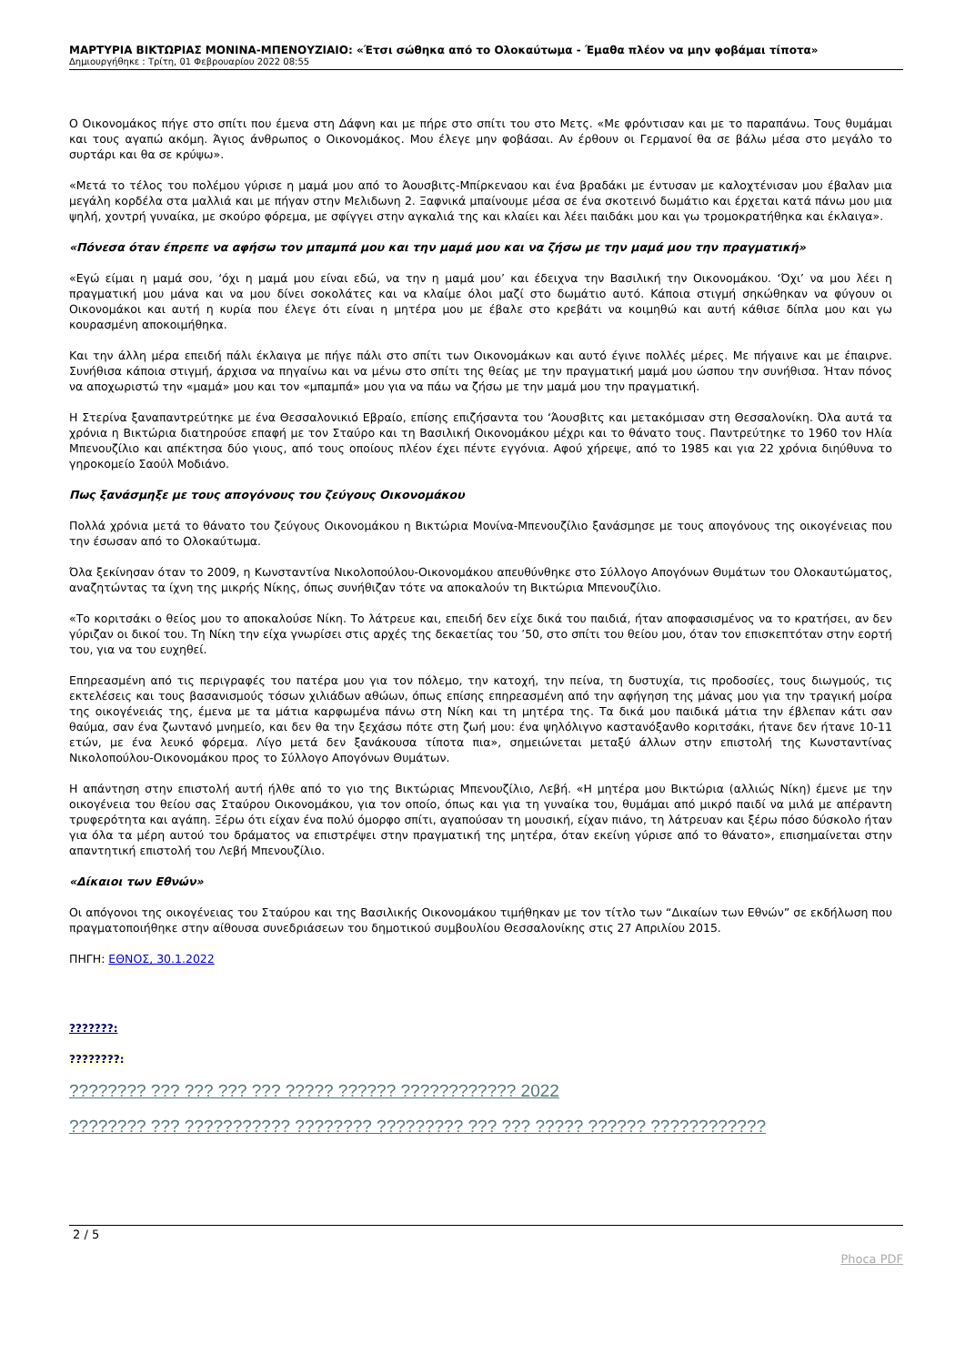ΜΑΡΤΥΡΙΑ ΒΙΚΤΩΡΙΑΣ ΜΟΝΙΝΑ-ΜΠΕΝΟΥΖΙΑΙΟ: «Έτσι σώθηκα από το Ολοκαύτωμα - Έμαθα πλέον να μην φοβάμαι τίποτα»
Δημιουργήθηκε : Τρίτη, 01 Φεβρουαρίου 2022 08:55
Ο Οικονομάκος πήγε στο σπίτι που έμενα στη Δάφνη και με πήρε στο σπίτι του στο Μετς. «Με φρόντισαν και με το παραπάνω. Τους θυμάμαι και τους αγαπώ ακόμη. Άγιος άνθρωπος ο Οικονομάκος. Μου έλεγε μην φοβάσαι. Αν έρθουν οι Γερμανοί θα σε βάλω μέσα στο μεγάλο το συρτάρι και θα σε κρύψω».
«Μετά το τέλος του πολέμου γύρισε η μαμά μου από το Άουσβιτς-Μπίρκεναου και ένα βραδάκι με έντυσαν με καλοχτένισαν μου έβαλαν μια μεγάλη κορδέλα στα μαλλιά και με πήγαν στην Μελιδωνη 2. Ξαφνικά μπαίνουμε μέσα σε ένα σκοτεινό δωμάτιο και έρχεται κατά πάνω μου μια ψηλή, χοντρή γυναίκα, με σκούρο φόρεμα, με σφίγγει στην αγκαλιά της και κλαίει και λέει παιδάκι μου και γω τρομοκρατήθηκα και έκλαιγα».
«Πόνεσα όταν έπρεπε να αφήσω τον μπαμπά μου και την μαμά μου και να ζήσω με την μαμά μου την πραγματική»
«Εγώ είμαι η μαμά σου, ‘όχι η μαμά μου είναι εδώ, να την η μαμά μου’ και έδειχνα την Βασιλική την Οικονομάκου. ‘Όχι’ να μου λέει η πραγματική μου μάνα και να μου δίνει σοκολάτες και να κλαίμε όλοι μαζί στο δωμάτιο αυτό. Κάποια στιγμή σηκώθηκαν να φύγουν οι Οικονομάκοι και αυτή η κυρία που έλεγε ότι είναι η μητέρα μου με έβαλε στο κρεβάτι να κοιμηθώ και αυτή κάθισε δίπλα μου και γω κουρασμένη αποκοιμήθηκα.
Και την άλλη μέρα επειδή πάλι έκλαιγα με πήγε πάλι στο σπίτι των Οικονομάκων και αυτό έγινε πολλές μέρες. Με πήγαινε και με έπαιρνε. Συνήθισα κάποια στιγμή, άρχισα να πηγαίνω και να μένω στο σπίτι της θείας με την πραγματική μαμά μου ώσπου την συνήθισα. Ήταν πόνος να αποχωριστώ την «μαμά» μου και τον «μπαμπά» μου για να πάω να ζήσω με την μαμά μου την πραγματική.
Η Στερίνα ξαναπαντρεύτηκε με ένα Θεσσαλονικιό Εβραίο, επίσης επιζήσαντα του ‘Άουσβιτς και μετακόμισαν στη Θεσσαλονίκη. Όλα αυτά τα χρόνια η Βικτώρια διατηρούσε επαφή με τον Σταύρο και τη Βασιλική Οικονομάκου μέχρι και το θάνατο τους. Παντρεύτηκε το 1960 τον Ηλία Μπενουζίλιο και απέκτησα δύο γιους, από τους οποίους πλέον έχει πέντε εγγόνια. Αφού χήρεψε, από το 1985 και για 22 χρόνια διηύθυνα το γηροκομείο Σαούλ Μοδιάνο.
Πως ξανάσμηξε με τους απογόνους του ζεύγους Οικονομάκου
Πολλά χρόνια μετά το θάνατο του ζεύγους Οικονομάκου η Βικτώρια Μονίνα-Μπενουζίλιο ξανάσμησε με τους απογόνους της οικογένειας που την έσωσαν από το Ολοκαύτωμα.
Όλα ξεκίνησαν όταν το 2009, η Κωνσταντίνα Νικολοπούλου-Οικονομάκου απευθύνθηκε στο Σύλλογο Απογόνων Θυμάτων του Ολοκαυτώματος, αναζητώντας τα ίχνη της μικρής Νίκης, όπως συνήθιζαν τότε να αποκαλούν τη Βικτώρια Μπενουζίλιο.
«Το κοριτσάκι ο θείος μου το αποκαλούσε Νίκη. Το λάτρευε και, επειδή δεν είχε δικά του παιδιά, ήταν αποφασισμένος να το κρατήσει, αν δεν γύριζαν οι δικοί του. Τη Νίκη την είχα γνωρίσει στις αρχές της δεκαετίας του ’50, στο σπίτι του θείου μου, όταν τον επισκεπτόταν στην εορτή του, για να του ευχηθεί.
Επηρεασμένη από τις περιγραφές του πατέρα μου για τον πόλεμο, την κατοχή, την πείνα, τη δυστυχία, τις προδοσίες, τους διωγμούς, τις εκτελέσεις και τους βασανισμούς τόσων χιλιάδων αθώων, όπως επίσης επηρεασμένη από την αφήγηση της μάνας μου για την τραγική μοίρα της οικογένειάς της, έμενα με τα μάτια καρφωμένα πάνω στη Νίκη και τη μητέρα της. Τα δικά μου παιδικά μάτια την έβλεπαν κάτι σαν θαύμα, σαν ένα ζωντανό μνημείο, και δεν θα την ξεχάσω πότε στη ζωή μου: ένα ψηλόλιγνο καστανόξανθο κοριτσάκι, ήτανε δεν ήτανε 10-11 ετών, με ένα λευκό φόρεμα. Λίγο μετά δεν ξανάκουσα τίποτα πια», σημειώνεται μεταξύ άλλων στην επιστολή της Κωνσταντίνας Νικολοπούλου-Οικονομάκου προς το Σύλλογο Απογόνων Θυμάτων.
Η απάντηση στην επιστολή αυτή ήλθε από το γιο της Βικτώριας Μπενουζίλιο, Λεβή. «Η μητέρα μου Βικτώρια (αλλιώς Νίκη) έμενε με την οικογένεια του θείου σας Σταύρου Οικονομάκου, για τον οποίο, όπως και για τη γυναίκα του, θυμάμαι από μικρό παιδί να μιλά με απέραντη τρυφερότητα και αγάπη. Ξέρω ότι είχαν ένα πολύ όμορφο σπίτι, αγαπούσαν τη μουσική, είχαν πιάνο, τη λάτρευαν και ξέρω πόσο δύσκολο ήταν για όλα τα μέρη αυτού του δράματος να επιστρέψει στην πραγματική της μητέρα, όταν εκείνη γύρισε από το θάνατο», επισημαίνεται στην απαντητική επιστολή του Λεβή Μπενουζίλιο.
«Δίκαιοι των Εθνών»
Οι απόγονοι της οικογένειας του Σταύρου και της Βασιλικής Οικονομάκου τιμήθηκαν με τον τίτλο των “Δικαίων των Εθνών” σε εκδήλωση που πραγματοποιήθηκε στην αίθουσα συνεδριάσεων του δημοτικού συμβουλίου Θεσσαλονίκης στις 27 Απριλίου 2015.
ΠΗΓΗ: ΕΘΝΟΣ, 30.1.2022
???????:
????????:
???????? ??? ??? ??? ??? ????? ?????? ???????????? 2022
???????? ??? ??????????? ???????? ????????? ??? ??? ????? ?????? ????????????
2 / 5
Phoca PDF